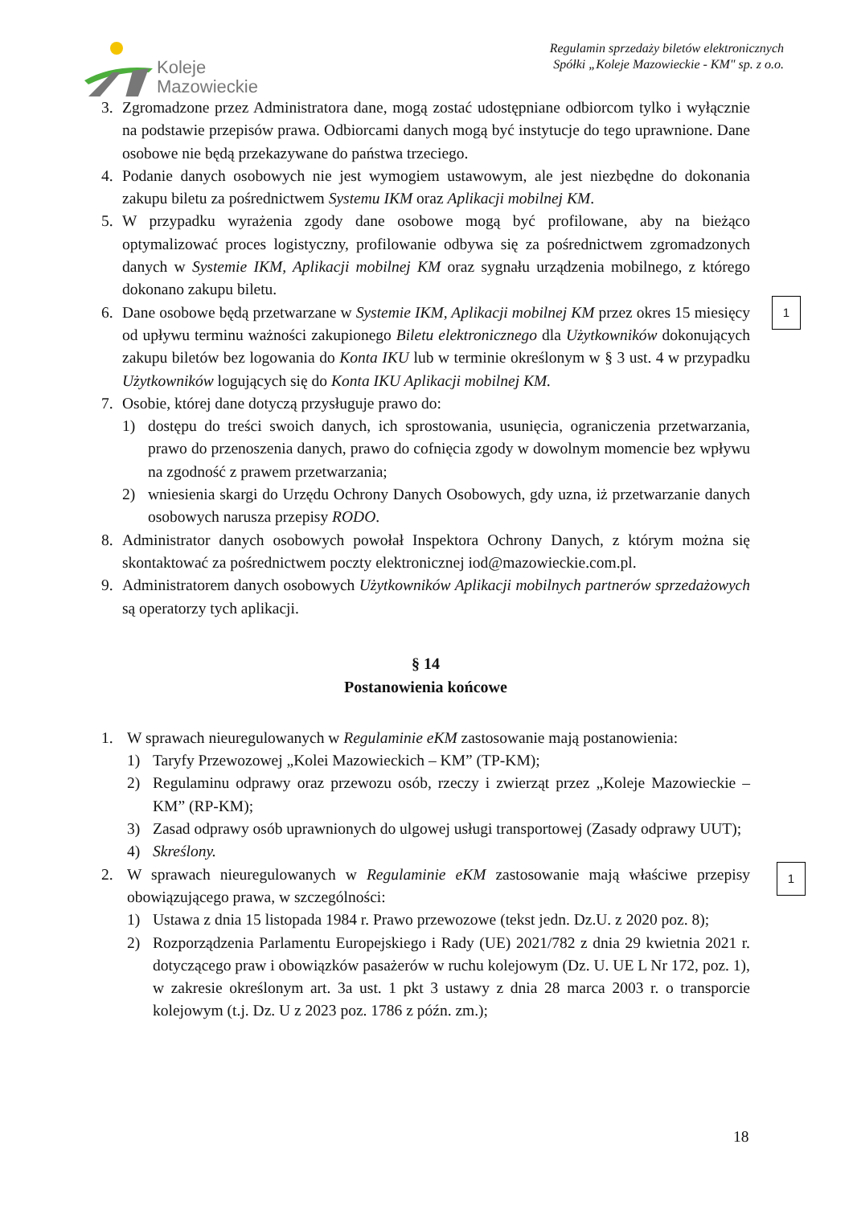Koleje
Mazowieckie
Regulamin sprzedaży biletów elektronicznych
Spółki „Koleje Mazowieckie - KM" sp. z o.o.
3. Zgromadzone przez Administratora dane, mogą zostać udostępniane odbiorcom tylko i wyłącznie na podstawie przepisów prawa. Odbiorcami danych mogą być instytucje do tego uprawnione. Dane osobowe nie będą przekazywane do państwa trzeciego.
4. Podanie danych osobowych nie jest wymogiem ustawowym, ale jest niezbędne do dokonania zakupu biletu za pośrednictwem Systemu IKM oraz Aplikacji mobilnej KM.
5. W przypadku wyrażenia zgody dane osobowe mogą być profilowane, aby na bieżąco optymalizować proces logistyczny, profilowanie odbywa się za pośrednictwem zgromadzonych danych w Systemie IKM, Aplikacji mobilnej KM oraz sygnału urządzenia mobilnego, z którego dokonano zakupu biletu.
6. Dane osobowe będą przetwarzane w Systemie IKM, Aplikacji mobilnej KM przez okres 15 miesięcy od upływu terminu ważności zakupionego Biletu elektronicznego dla Użytkowników dokonujących zakupu biletów bez logowania do Konta IKU lub w terminie określonym w § 3 ust. 4 w przypadku Użytkowników logujących się do Konta IKU Aplikacji mobilnej KM.
7. Osobie, której dane dotyczą przysługuje prawo do:
1) dostępu do treści swoich danych, ich sprostowania, usunięcia, ograniczenia przetwarzania, prawo do przenoszenia danych, prawo do cofnięcia zgody w dowolnym momencie bez wpływu na zgodność z prawem przetwarzania;
2) wniesienia skargi do Urzędu Ochrony Danych Osobowych, gdy uzna, iż przetwarzanie danych osobowych narusza przepisy RODO.
8. Administrator danych osobowych powołał Inspektora Ochrony Danych, z którym można się skontaktować za pośrednictwem poczty elektronicznej iod@mazowieckie.com.pl.
9. Administratorem danych osobowych Użytkowników Aplikacji mobilnych partnerów sprzedażowych są operatorzy tych aplikacji.
§ 14
Postanowienia końcowe
1. W sprawach nieuregulowanych w Regulaminie eKM zastosowanie mają postanowienia:
1) Taryfy Przewozowej „Kolei Mazowieckich – KM” (TP-KM);
2) Regulaminu odprawy oraz przewozu osób, rzeczy i zwierząt przez „Koleje Mazowieckie – KM” (RP-KM);
3) Zasad odprawy osób uprawnionych do ulgowej usługi transportowej (Zasady odprawy UUT);
4) Skreślony.
2. W sprawach nieuregulowanych w Regulaminie eKM zastosowanie mają właściwe przepisy obowiązującego prawa, w szczególności:
1) Ustawa z dnia 15 listopada 1984 r. Prawo przewozowe (tekst jedn. Dz.U. z 2020 poz. 8);
2) Rozporządzenia Parlamentu Europejskiego i Rady (UE) 2021/782 z dnia 29 kwietnia 2021 r. dotyczącego praw i obowiązków pasażerów w ruchu kolejowym (Dz. U. UE L Nr 172, poz. 1), w zakresie określonym art. 3a ust. 1 pkt 3 ustawy z dnia 28 marca 2003 r. o transporcie kolejowym (t.j. Dz. U z 2023 poz. 1786 z późn. zm.);
1
1
18